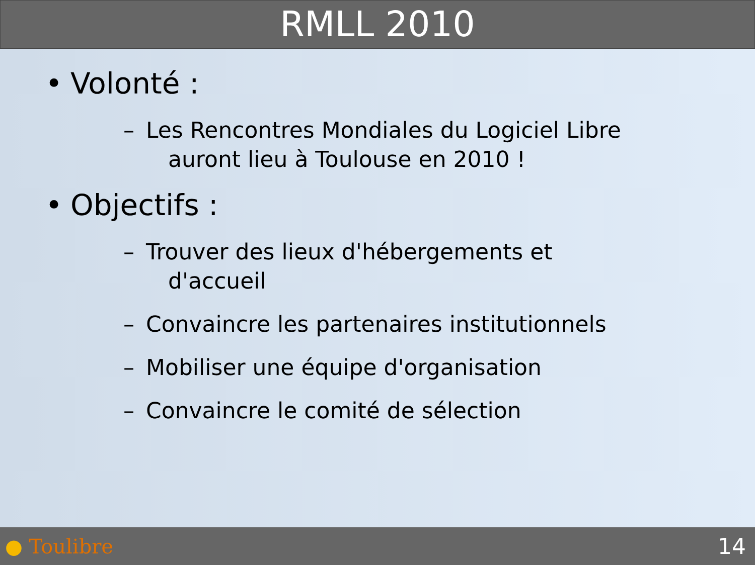RMLL 2010
• Volonté :
– Les Rencontres Mondiales du Logiciel Libre
auront lieu à Toulouse en 2010 !
• Objectifs :
– Trouver des lieux d'hébergements et
d'accueil
– Convaincre les partenaires institutionnels
– Mobiliser une équipe d'organisation
– Convaincre le comité de sélection
● Toulibre 14